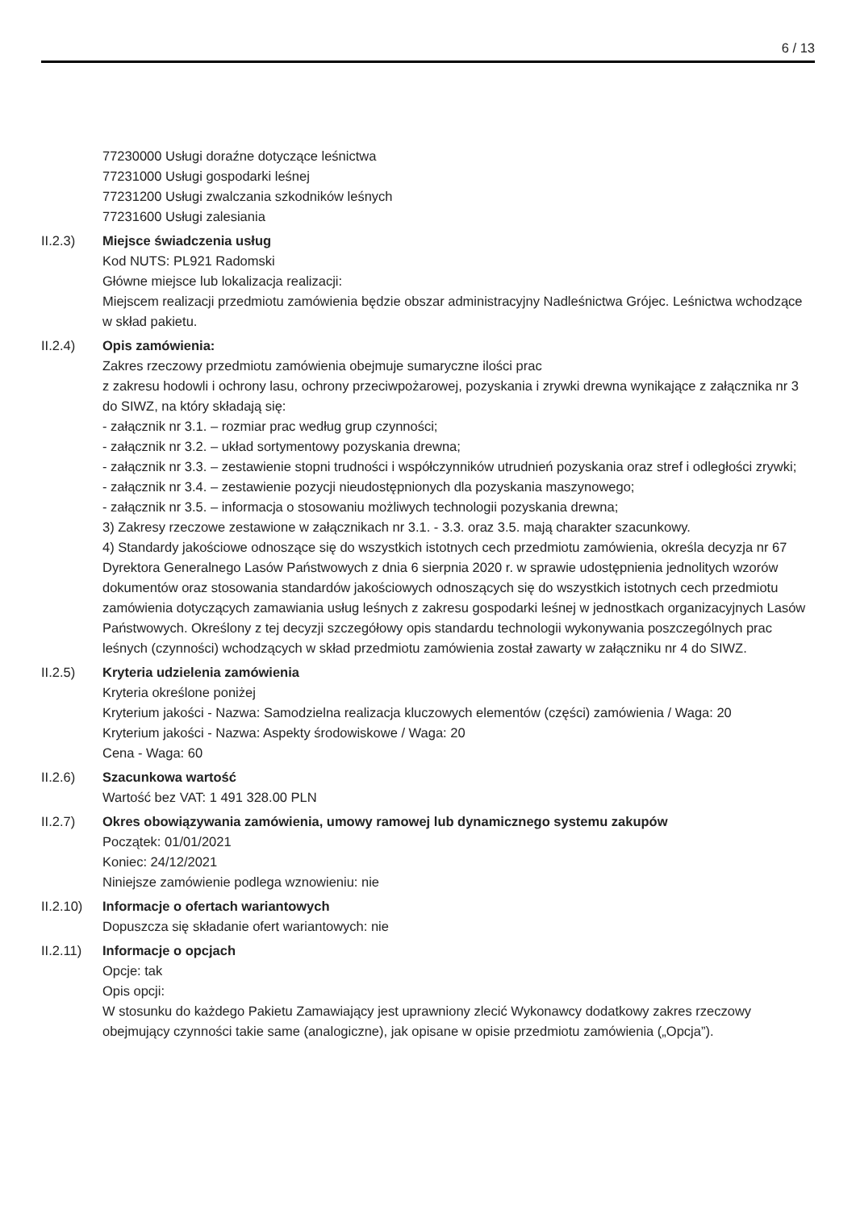6 / 13
77230000 Usługi doraźne dotyczące leśnictwa
77231000 Usługi gospodarki leśnej
77231200 Usługi zwalczania szkodników leśnych
77231600 Usługi zalesiania
II.2.3) Miejsce świadczenia usług
Kod NUTS: PL921 Radomski
Główne miejsce lub lokalizacja realizacji:
Miejscem realizacji przedmiotu zamówienia będzie obszar administracyjny Nadleśnictwa Grójec. Leśnictwa wchodzące w skład pakietu.
II.2.4) Opis zamówienia:
Zakres rzeczowy przedmiotu zamówienia obejmuje sumaryczne ilości prac
z zakresu hodowli i ochrony lasu, ochrony przeciwpożarowej, pozyskania i zrywki drewna wynikające z załącznika nr 3 do SIWZ, na który składają się:
- załącznik nr 3.1. – rozmiar prac według grup czynności;
- załącznik nr 3.2. – układ sortymentowy pozyskania drewna;
- załącznik nr 3.3. – zestawienie stopni trudności i współczynników utrudnień pozyskania oraz stref i odległości zrywki;
- załącznik nr 3.4. – zestawienie pozycji nieudostępnionych dla pozyskania maszynowego;
- załącznik nr 3.5. – informacja o stosowaniu możliwych technologii pozyskania drewna;
3) Zakresy rzeczowe zestawione w załącznikach nr 3.1. - 3.3. oraz 3.5. mają charakter szacunkowy.
4) Standardy jakościowe odnoszące się do wszystkich istotnych cech przedmiotu zamówienia, określa decyzja nr 67 Dyrektora Generalnego Lasów Państwowych z dnia 6 sierpnia 2020 r. w sprawie udostępnienia jednolitych wzorów dokumentów oraz stosowania standardów jakościowych odnoszących się do wszystkich istotnych cech przedmiotu zamówienia dotyczących zamawiania usług leśnych z zakresu gospodarki leśnej w jednostkach organizacyjnych Lasów Państwowych. Określony z tej decyzji szczegółowy opis standardu technologii wykonywania poszczególnych prac leśnych (czynności) wchodzących w skład przedmiotu zamówienia został zawarty w załączniku nr 4 do SIWZ.
II.2.5) Kryteria udzielenia zamówienia
Kryteria określone poniżej
Kryterium jakości - Nazwa: Samodzielna realizacja kluczowych elementów (części) zamówienia / Waga: 20
Kryterium jakości - Nazwa: Aspekty środowiskowe / Waga: 20
Cena - Waga: 60
II.2.6) Szacunkowa wartość
Wartość bez VAT: 1 491 328.00 PLN
II.2.7) Okres obowiązywania zamówienia, umowy ramowej lub dynamicznego systemu zakupów
Początek: 01/01/2021
Koniec: 24/12/2021
Niniejsze zamówienie podlega wznowieniu: nie
II.2.10)
Informacje o ofertach wariantowych
Dopuszcza się składanie ofert wariantowych: nie
II.2.11)
Informacje o opcjach
Opcje: tak
Opis opcji:
W stosunku do każdego Pakietu Zamawiający jest uprawniony zlecić Wykonawcy dodatkowy zakres rzeczowy obejmujący czynności takie same (analogiczne), jak opisane w opisie przedmiotu zamówienia („Opcja”).